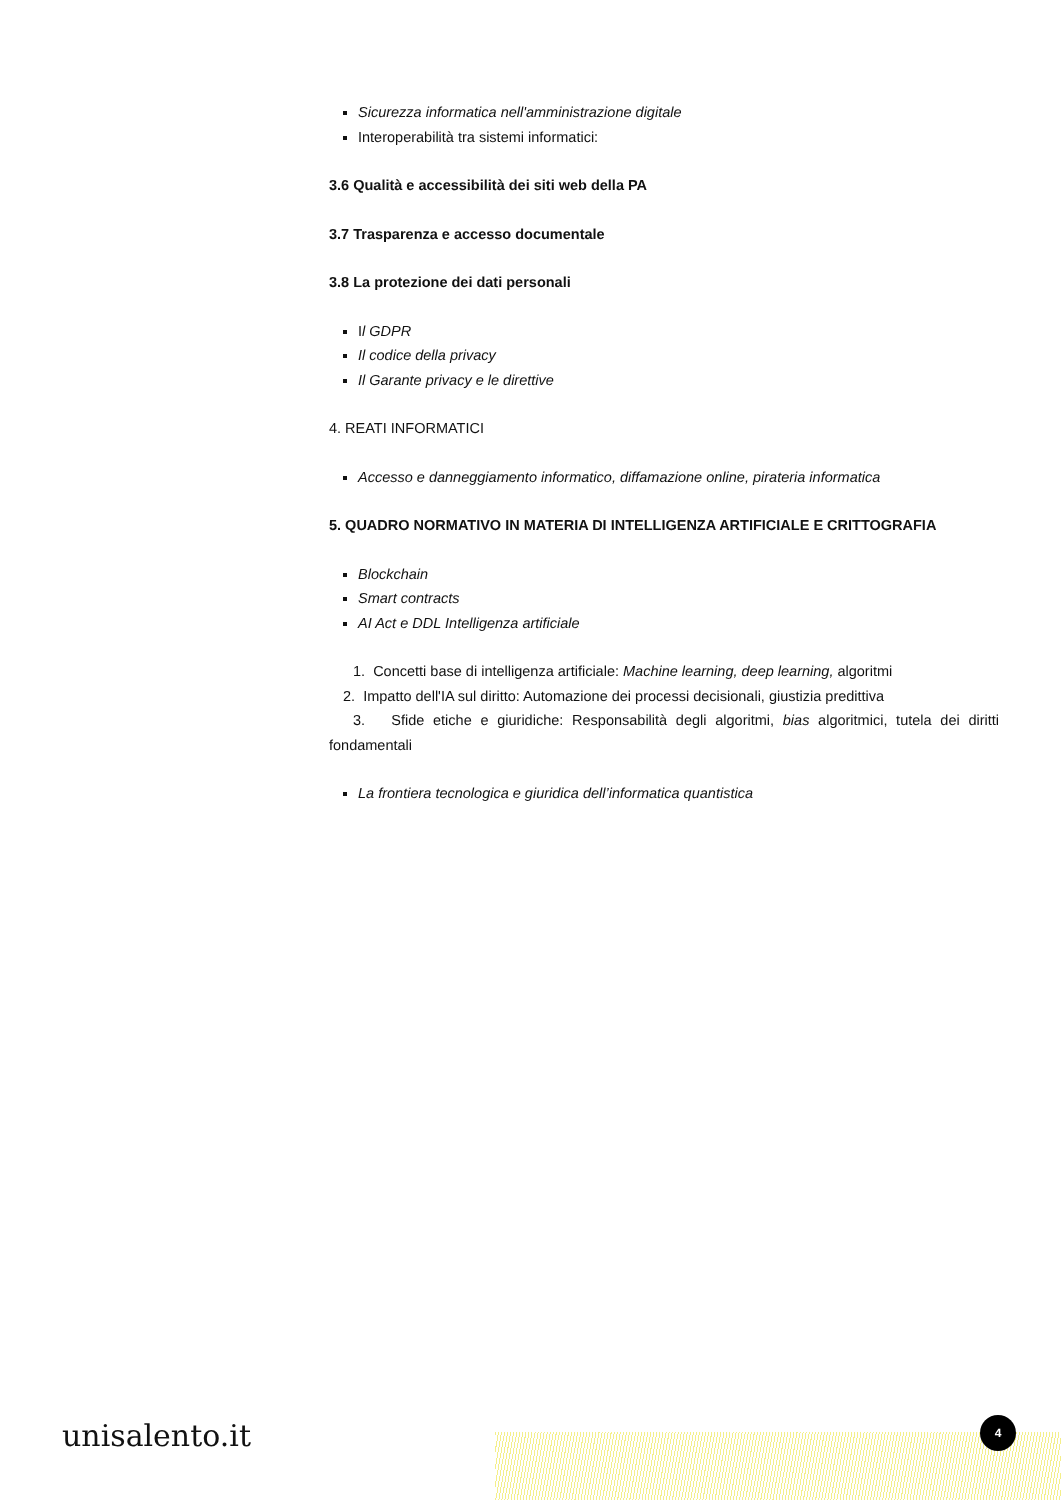Sicurezza informatica nell'amministrazione digitale
Interoperabilità tra sistemi informatici:
3.6 Qualità e accessibilità dei siti web della PA
3.7 Trasparenza e accesso documentale
3.8 La protezione dei dati personali
Il GDPR
Il codice della privacy
Il Garante privacy e le direttive
4. REATI INFORMATICI
Accesso e danneggiamento informatico, diffamazione online, pirateria informatica
5. QUADRO NORMATIVO IN MATERIA DI INTELLIGENZA ARTIFICIALE E CRITTOGRAFIA
Blockchain
Smart contracts
AI Act e DDL Intelligenza artificiale
1. Concetti base di intelligenza artificiale: Machine learning, deep learning, algoritmi
2. Impatto dell'IA sul diritto: Automazione dei processi decisionali, giustizia predittiva
3. Sfide etiche e giuridiche: Responsabilità degli algoritmi, bias algoritmici, tutela dei diritti fondamentali
La frontiera tecnologica e giuridica dell’informatica quantistica
unisalento.it 4